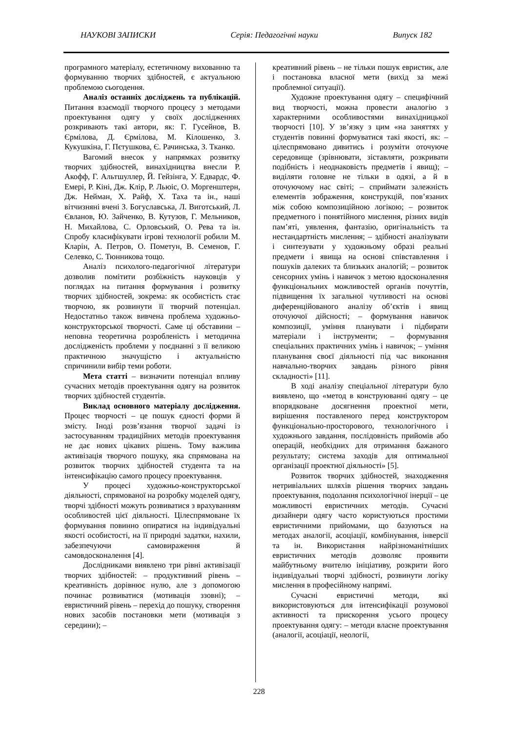НАУКОВІ ЗАПИСКИ Серія: Педагогічні науки Випуск 182
програмного матеріалу, естетичному вихованню та формуванню творчих здібностей, є актуальною проблемою сьогодення.
Аналіз останніх досліджень та публікацій. Питання взаємодії творчого процесу з методами проектування одягу у своїх дослідженнях розкривають такі автори, як: Г. Гусейнов, В. Єрмілова, Д. Єрмілова, М. Кілошенко, З. Кукушкіна, Г. Пєтушкова, Є. Рачинська, З. Тканко.
Вагомий внесок у напрямках розвитку творчих здібностей, винахідництва внесли Р. Акофф, Г. Альтшуллер, Й. Гейзінга, У. Едвардс, Ф. Емері, Р. Кіні, Дж. Клір, Р. Льюіс, О. Моргенштерн, Дж. Нейман, Х. Райф, Х. Таха та ін., наші вітчизняні вчені З. Богуславська, Л. Виготський, Л. Євланов, Ю. Зайченко, В. Кутузов, Г. Мельников, Н. Михайлова, С. Орловський, О. Рева та ін. Спробу класифікувати ігрові технології робили М. Кларін, А. Петров, О. Пометун, В. Семенов, Г. Селевко, С. Тюнникова тощо.
Аналіз психолого-педагогічної літератури дозволив помітити розбіжність науковців у поглядах на питання формування і розвитку творчих здібностей, зокрема: як особистість стає творчою, як розвинути її творчий потенціал. Недостатньо також вивчена проблема художньо-конструкторської творчості. Саме ці обставини – неповна теоретична розробленість і методична дослідженість проблеми у поєднанні з її великою практичною значущістю і актуальністю спричинили вибір теми роботи.
Мета статті – визначити потенціал впливу сучасних методів проектування одягу на розвиток творчих здібностей студентів.
Виклад основного матеріалу дослідження. Процес творчості – це пошук єдності форми й змісту. Іноді розв’язання творчої задачі із застосуванням традиційних методів проектування не дає нових цікавих рішень. Тому важлива активізація творчого пошуку, яка спрямована на розвиток творчих здібностей студента та на інтенсифікацію самого процесу проектування.
У процесі художньо-конструкторської діяльності, спрямованої на розробку моделей одягу, творчі здібності можуть розвиватися з врахуванням особливостей цієї діяльності. Цілеспрямоване їх формування повинно опиратися на індивідуальні якості особистості, на її природні задатки, нахили, забезпечуючи самовираження й самовдосконалення [4].
Дослідниками виявлено три рівні активізації творчих здібностей: – продуктивний рівень – креативність дорівнює нулю, але з допомогою починає розвиватися (мотивація ззовні); – евристичний рівень – перехід до пошуку, створення нових засобів постановки мети (мотивація з середини); –
креативний рівень – не тільки пошук евристик, але і постановка власної мети (вихід за межі проблемної ситуації).
Художне проектування одягу – специфічний вид творчості, можна провести аналогію з характерними особливостями винахідницької творчості [10]. У зв’язку з цим «на заняттях у студентів повинні формуватися такі якості, як: – цілеспрямовано дивитись і розуміти оточуюче середовище (зрівнювати, зіставляти, розкривати подібність і неоднаковість предметів і явищ); – виділяти головне не тільки в одязі, а й в оточуючому нас світі; – сприймати залежність елементів зображення, конструкцій, пов’язаних між собою композиційною логікою; – розвиток предметного і понятійного мислення, різних видів пам’яті, уявлення, фантазію, оригінальність та нестандартність мислення; – здібності аналізувати і синтезувати у художньому образі реальні предмети і явища на основі співставлення і пошуків далеких та близьких аналогій; – розвиток сенсорних умінь і навичок з метою вдосконалення функціональних можливостей органів почуттів, підвищення їх загальної чутливості на основі диференційованого аналізу об’єктів і явищ оточуючої дійсності; – формування навичок композиції, уміння планувати і підбирати матеріали і інструменти; – формування спеціальних практичних умінь і навичок; – уміння планування своєї діяльності під час виконання навчально-творчих завдань різного рівня складності» [11].
В ході аналізу спеціальної літератури було виявлено, що «метод в конструюванні одягу – це впорядковане досягнення проектної мети, вирішення поставленого перед конструктором функціонально-просторового, технологічного і художнього завдання, послідовність прийомів або операцій, необхідних для отримання бажаного результату; система заходів для оптимальної організації проектної діяльності» [5].
Розвиток творчих здібностей, знаходження нетривіальних шляхів рішення творчих завдань проектування, подолання психологічної інерції – це можливості евристичних методів. Сучасні дизайнери одягу часто користуються простими евристичними прийомами, що базуються на методах аналогії, асоціації, комбінування, інверсії та ін. Використання найрізноманітніших евристичних методів дозволяє проявити майбутньому вчителю ініціативу, розкрити його індивідуальні творчі здібності, розвинути логіку мислення в професійному напрямі.
Сучасні евристичні методи, які використовуються для інтенсифікації розумової активності та прискорення усього процесу проектування одягу: – методи власне проектування (аналогії, асоціації, неології,
228